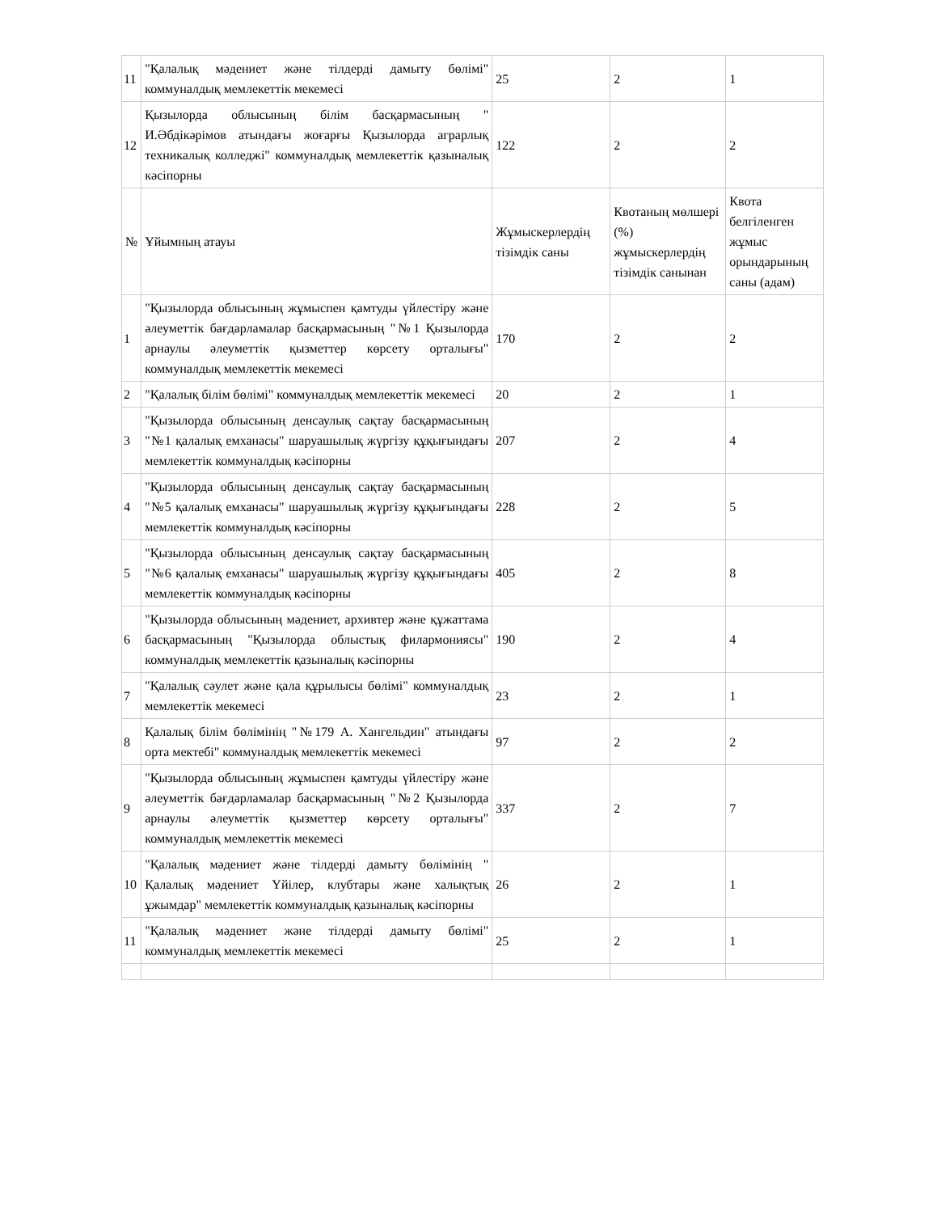| 11 | "Қалалық мәдениет және тілдерді дамыту бөлімі" коммуналдық мемлекеттік мекемесі | 25 | 2 | 1 |
| 12 | Қызылорда облысының білім басқармасының " И.Әбдікәрімов атындағы жоғарғы Қызылорда аграрлық техникалық колледжі" коммуналдық мемлекеттік қазыналық кәсіпорны | 122 | 2 | 2 |
| № | Ұйымның атауы | Жұмыскерлердің тізімдік саны | Квотаның мөлшері (%) жұмыскерлердің тізімдік санынан | Квота белгіленген жұмыс орындарының саны (адам) |
| 1 | "Қызылорда облысының жұмыспен қамтуды үйлестіру және әлеуметтік бағдарламалар басқармасының "№1 Қызылорда арнаулы әлеуметтік қызметтер көрсету орталығы" коммуналдық мемлекеттік мекемесі | 170 | 2 | 2 |
| 2 | "Қалалық білім бөлімі" коммуналдық мемлекеттік мекемесі | 20 | 2 | 1 |
| 3 | "Қызылорда облысының денсаулық сақтау басқармасының "№1 қалалық емханасы" шаруашылық жүргізу құқығындағы мемлекеттік коммуналдық кәсіпорны | 207 | 2 | 4 |
| 4 | "Қызылорда облысының денсаулық сақтау басқармасының "№5 қалалық емханасы" шаруашылық жүргізу құқығындағы мемлекеттік коммуналдық кәсіпорны | 228 | 2 | 5 |
| 5 | "Қызылорда облысының денсаулық сақтау басқармасының "№6 қалалық емханасы" шаруашылық жүргізу құқығындағы мемлекеттік коммуналдық кәсіпорны | 405 | 2 | 8 |
| 6 | "Қызылорда облысының мәдениет, архивтер және құжаттама басқармасының "Қызылорда облыстық филармониясы" коммуналдық мемлекеттік қазыналық кәсіпорны | 190 | 2 | 4 |
| 7 | "Қалалық сәулет және қала құрылысы бөлімі" коммуналдық мемлекеттік мекемесі | 23 | 2 | 1 |
| 8 | Қалалық білім бөлімінің "№179 А. Хангельдин" атындағы орта мектебі" коммуналдық мемлекеттік мекемесі | 97 | 2 | 2 |
| 9 | "Қызылорда облысының жұмыспен қамтуды үйлестіру және әлеуметтік бағдарламалар басқармасының "№2 Қызылорда арнаулы әлеуметтік қызметтер көрсету орталығы" коммуналдық мемлекеттік мекемесі | 337 | 2 | 7 |
| 10 | "Қалалық мәдениет және тілдерді дамыту бөлімінің " Қалалық мәдениет Үйілер, клубтары және халықтық ұжымдар" мемлекеттік коммуналдық қазыналық кәсіпорны | 26 | 2 | 1 |
| 11 | "Қалалық мәдениет және тілдерді дамыту бөлімі" коммуналдық мемлекеттік мекемесі | 25 | 2 | 1 |